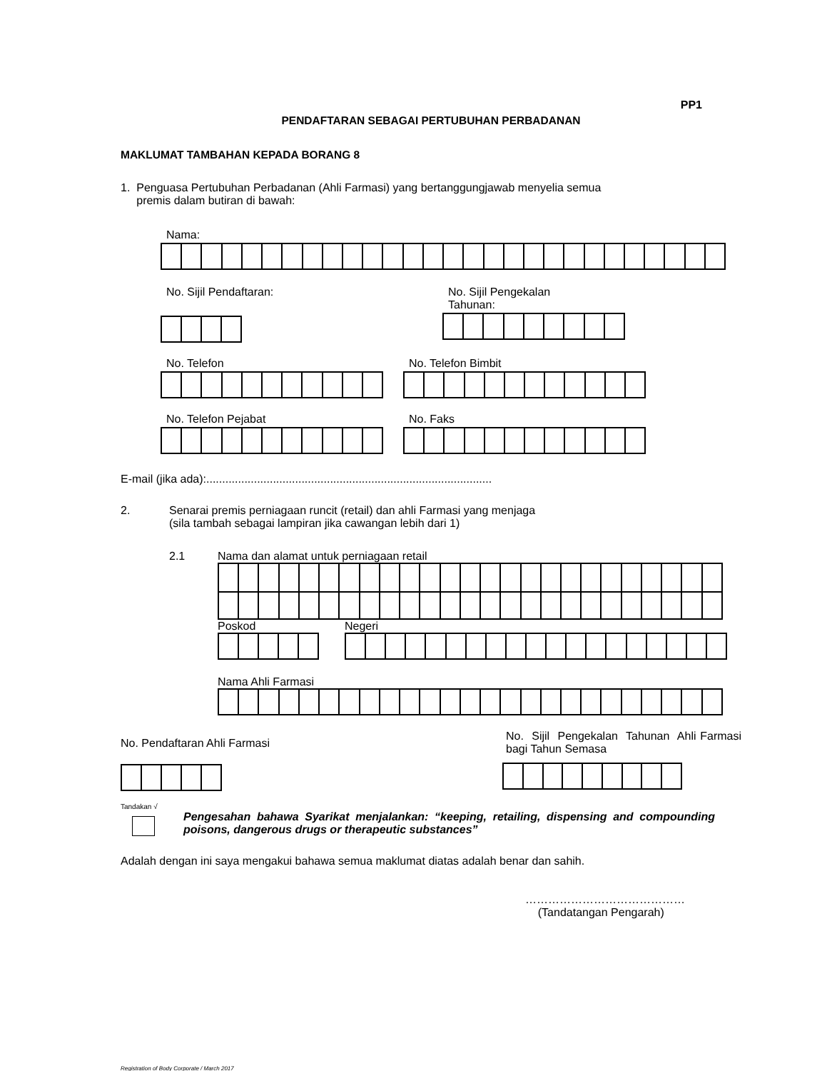PP1
PENDAFTARAN SEBAGAI PERTUBUHAN PERBADANAN
MAKLUMAT TAMBAHAN KEPADA BORANG 8
1. Penguasa Pertubuhan Perbadanan (Ahli Farmasi) yang bertanggungjawab menyelia semua
premis dalam butiran di bawah:
Nama:
No. Sijil Pendaftaran: No. Sijil Pengekalan
Tahunan:
No. Telefon No. Telefon Bimbit
No. Telefon Pejabat No. Faks
E-mail (jika ada):..........................................................................................
2. Senarai premis perniagaan runcit (retail) dan ahli Farmasi yang menjaga
(sila tambah sebagai lampiran jika cawangan lebih dari 1)
2.1 Nama dan alamat untuk perniagaan retail
Poskod Negeri
Nama Ahli Farmasi
No. Pendaftaran Ahli Farmasi
No. Sijil Pengekalan Tahunan Ahli Farmasi bagi Tahun Semasa
Tandakan √
Pengesahan bahawa Syarikat menjalankan: “keeping, retailing, dispensing and compounding poisons, dangerous drugs or therapeutic substances”
Adalah dengan ini saya mengakui bahawa semua maklumat diatas adalah benar dan sahih.
……………………………………
(Tandatangan Pengarah)
Registration of Body Corporate / March 2017